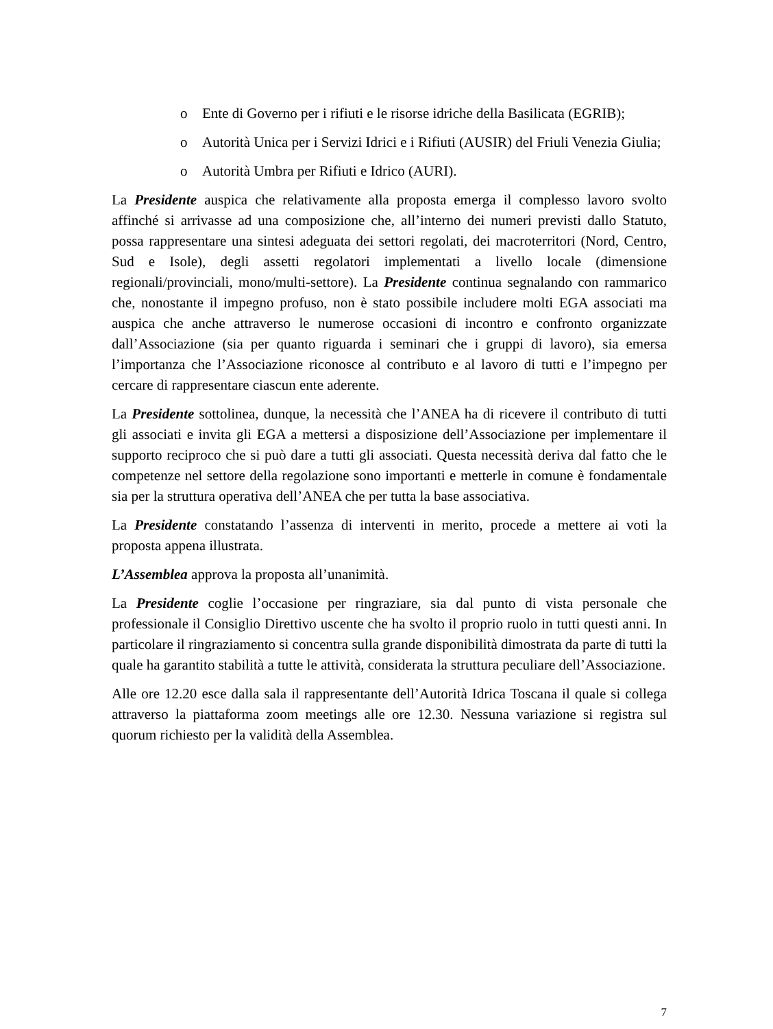o Ente di Governo per i rifiuti e le risorse idriche della Basilicata (EGRIB);
o Autorità Unica per i Servizi Idrici e i Rifiuti (AUSIR) del Friuli Venezia Giulia;
o Autorità Umbra per Rifiuti e Idrico (AURI).
La Presidente auspica che relativamente alla proposta emerga il complesso lavoro svolto affinché si arrivasse ad una composizione che, all’interno dei numeri previsti dallo Statuto, possa rappresentare una sintesi adeguata dei settori regolati, dei macroterritori (Nord, Centro, Sud e Isole), degli assetti regolatori implementati a livello locale (dimensione regionali/provinciali, mono/multi-settore). La Presidente continua segnalando con rammarico che, nonostante il impegno profuso, non è stato possibile includere molti EGA associati ma auspica che anche attraverso le numerose occasioni di incontro e confronto organizzate dall’Associazione (sia per quanto riguarda i seminari che i gruppi di lavoro), sia emersa l’importanza che l’Associazione riconosce al contributo e al lavoro di tutti e l’impegno per cercare di rappresentare ciascun ente aderente.
La Presidente sottolinea, dunque, la necessità che l’ANEA ha di ricevere il contributo di tutti gli associati e invita gli EGA a mettersi a disposizione dell’Associazione per implementare il supporto reciproco che si può dare a tutti gli associati. Questa necessità deriva dal fatto che le competenze nel settore della regolazione sono importanti e metterle in comune è fondamentale sia per la struttura operativa dell’ANEA che per tutta la base associativa.
La Presidente constatando l’assenza di interventi in merito, procede a mettere ai voti la proposta appena illustrata.
L’Assemblea approva la proposta all’unanimità.
La Presidente coglie l’occasione per ringraziare, sia dal punto di vista personale che professionale il Consiglio Direttivo uscente che ha svolto il proprio ruolo in tutti questi anni. In particolare il ringraziamento si concentra sulla grande disponibilità dimostrata da parte di tutti la quale ha garantito stabilità a tutte le attività, considerata la struttura peculiare dell’Associazione.
Alle ore 12.20 esce dalla sala il rappresentante dell’Autorità Idrica Toscana il quale si collega attraverso la piattaforma zoom meetings alle ore 12.30. Nessuna variazione si registra sul quorum richiesto per la validità della Assemblea.
7